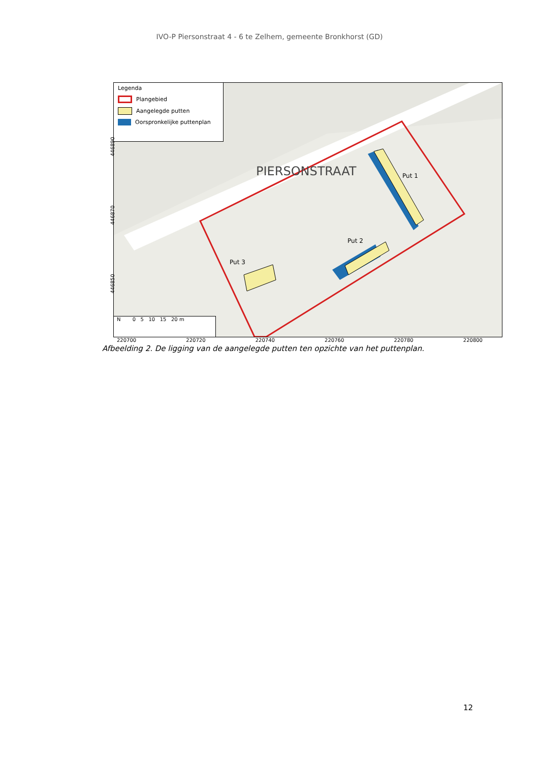IVO-P Piersonstraat 4 - 6 te Zelhem, gemeente Bronkhorst (GD)
Put 1
Put 2
Put 3
PIERSONSTRAAT
Legenda
Plangebied
Aangelegde putten
Oorspronkelijke puttenplan
446890
446870
446850
N 0 5 10 15 20 m
220700 220720 220740 220760 220780 220800
Afbeelding 2. De ligging van de aangelegde putten ten opzichte van het puttenplan.
12